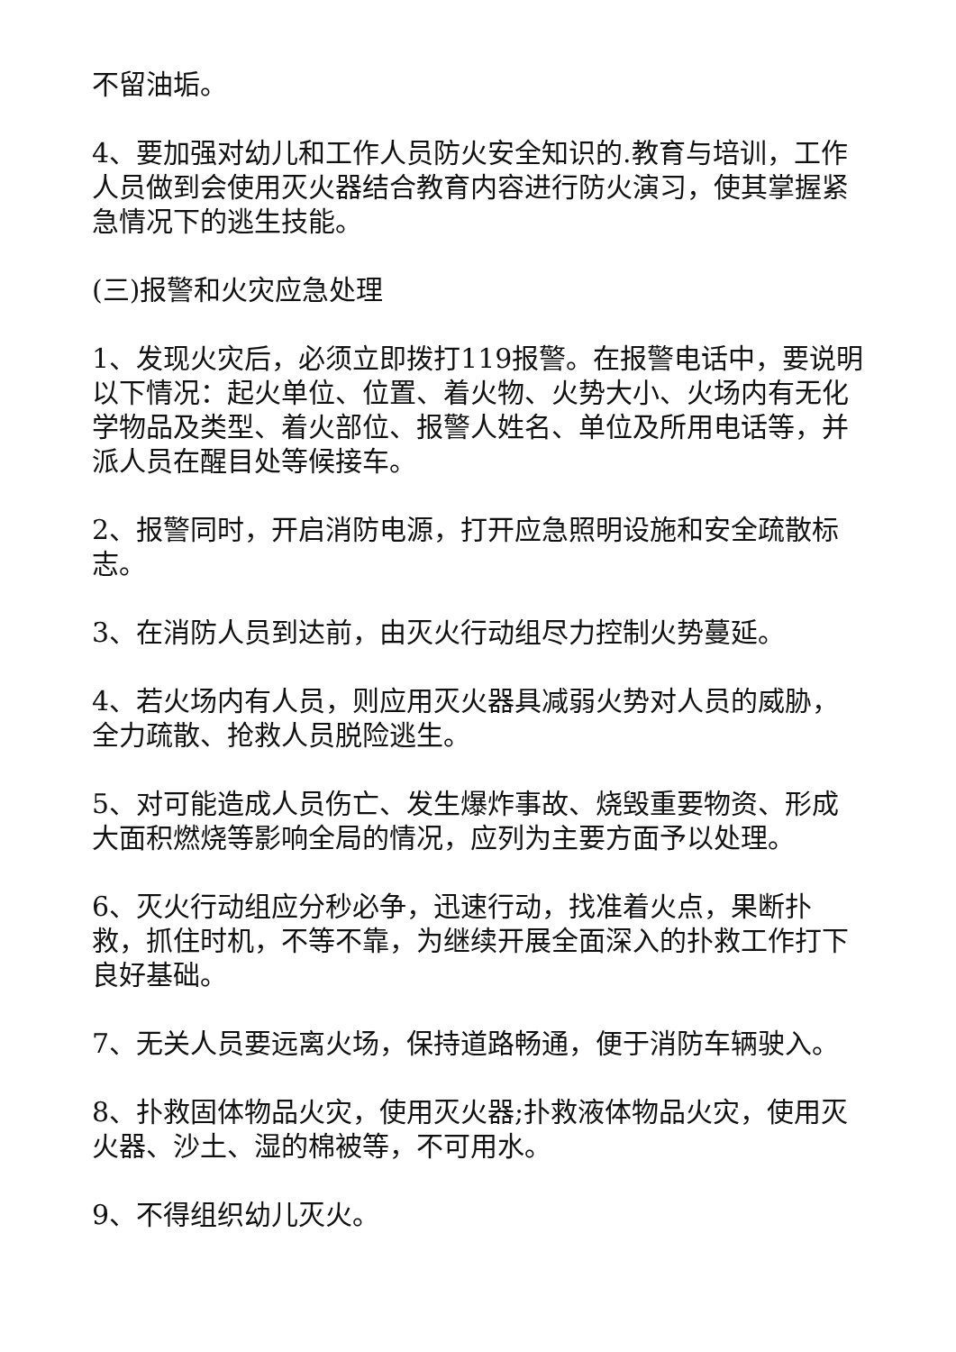不留油垢。
4、要加强对幼儿和工作人员防火安全知识的.教育与培训，工作人员做到会使用灭火器结合教育内容进行防火演习，使其掌握紧急情况下的逃生技能。
(三)报警和火灾应急处理
1、发现火灾后，必须立即拨打119报警。在报警电话中，要说明以下情况：起火单位、位置、着火物、火势大小、火场内有无化学物品及类型、着火部位、报警人姓名、单位及所用电话等，并派人员在醒目处等候接车。
2、报警同时，开启消防电源，打开应急照明设施和安全疏散标志。
3、在消防人员到达前，由灭火行动组尽力控制火势蔓延。
4、若火场内有人员，则应用灭火器具减弱火势对人员的威胁，全力疏散、抢救人员脱险逃生。
5、对可能造成人员伤亡、发生爆炸事故、烧毁重要物资、形成大面积燃烧等影响全局的情况，应列为主要方面予以处理。
6、灭火行动组应分秒必争，迅速行动，找准着火点，果断扑救，抓住时机，不等不靠，为继续开展全面深入的扑救工作打下良好基础。
7、无关人员要远离火场，保持道路畅通，便于消防车辆驶入。
8、扑救固体物品火灾，使用灭火器;扑救液体物品火灾，使用灭火器、沙土、湿的棉被等，不可用水。
9、不得组织幼儿灭火。